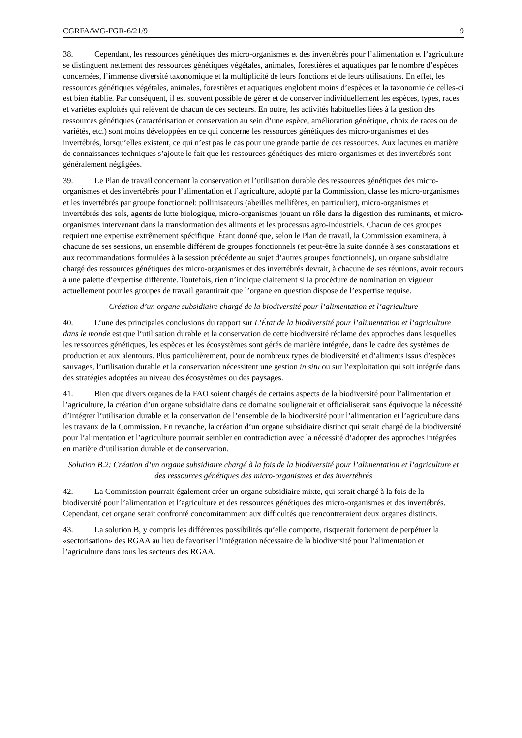CGRFA/WG-FGR-6/21/9 9
38. Cependant, les ressources génétiques des micro-organismes et des invertébrés pour l’alimentation et l’agriculture se distinguent nettement des ressources génétiques végétales, animales, forestières et aquatiques par le nombre d’espèces concernées, l’immense diversité taxonomique et la multiplicité de leurs fonctions et de leurs utilisations. En effet, les ressources génétiques végétales, animales, forestières et aquatiques englobent moins d’espèces et la taxonomie de celles-ci est bien établie. Par conséquent, il est souvent possible de gérer et de conserver individuellement les espèces, types, races et variétés exploités qui relèvent de chacun de ces secteurs. En outre, les activités habituelles liées à la gestion des ressources génétiques (caractérisation et conservation au sein d’une espèce, amélioration génétique, choix de races ou de variétés, etc.) sont moins développées en ce qui concerne les ressources génétiques des micro-organismes et des invertébrés, lorsqu’elles existent, ce qui n’est pas le cas pour une grande partie de ces ressources. Aux lacunes en matière de connaissances techniques s’ajoute le fait que les ressources génétiques des micro-organismes et des invertébrés sont généralement négligées.
39. Le Plan de travail concernant la conservation et l’utilisation durable des ressources génétiques des micro-organismes et des invertébrés pour l’alimentation et l’agriculture, adopté par la Commission, classe les micro-organismes et les invertébrés par groupe fonctionnel: pollinisateurs (abeilles mellifères, en particulier), micro-organismes et invertébrés des sols, agents de lutte biologique, micro-organismes jouant un rôle dans la digestion des ruminants, et micro-organismes intervenant dans la transformation des aliments et les processus agro-industriels. Chacun de ces groupes requiert une expertise extrêmement spécifique. Étant donné que, selon le Plan de travail, la Commission examinera, à chacune de ses sessions, un ensemble différent de groupes fonctionnels (et peut-être la suite donnée à ses constatations et aux recommandations formulées à la session précédente au sujet d’autres groupes fonctionnels), un organe subsidiaire chargé des ressources génétiques des micro-organismes et des invertébrés devrait, à chacune de ses réunions, avoir recours à une palette d’expertise différente. Toutefois, rien n’indique clairement si la procédure de nomination en vigueur actuellement pour les groupes de travail garantirait que l’organe en question dispose de l’expertise requise.
Création d’un organe subsidiaire chargé de la biodiversité pour l’alimentation et l’agriculture
40. L’une des principales conclusions du rapport sur L’État de la biodiversité pour l’alimentation et l’agriculture dans le monde est que l’utilisation durable et la conservation de cette biodiversité réclame des approches dans lesquelles les ressources génétiques, les espèces et les écosystèmes sont gérés de manière intégrée, dans le cadre des systèmes de production et aux alentours. Plus particulièrement, pour de nombreux types de biodiversité et d’aliments issus d’espèces sauvages, l’utilisation durable et la conservation nécessitent une gestion in situ ou sur l’exploitation qui soit intégrée dans des stratégies adoptées au niveau des écosystèmes ou des paysages.
41. Bien que divers organes de la FAO soient chargés de certains aspects de la biodiversité pour l’alimentation et l’agriculture, la création d’un organe subsidiaire dans ce domaine soulignerait et officialiserait sans équivoque la nécessité d’intégrer l’utilisation durable et la conservation de l’ensemble de la biodiversité pour l’alimentation et l’agriculture dans les travaux de la Commission. En revanche, la création d’un organe subsidiaire distinct qui serait chargé de la biodiversité pour l’alimentation et l’agriculture pourrait sembler en contradiction avec la nécessité d’adopter des approches intégrées en matière d’utilisation durable et de conservation.
Solution B.2: Création d’un organe subsidiaire chargé à la fois de la biodiversité pour l’alimentation et l’agriculture et des ressources génétiques des micro-organismes et des invertébrés
42. La Commission pourrait également créer un organe subsidiaire mixte, qui serait chargé à la fois de la biodiversité pour l’alimentation et l’agriculture et des ressources génétiques des micro-organismes et des invertébrés. Cependant, cet organe serait confronté concomitamment aux difficultés que rencontreraient deux organes distincts.
43. La solution B, y compris les différentes possibilités qu’elle comporte, risquerait fortement de perpétuer la «sectorisation» des RGAA au lieu de favoriser l’intégration nécessaire de la biodiversité pour l’alimentation et l’agriculture dans tous les secteurs des RGAA.